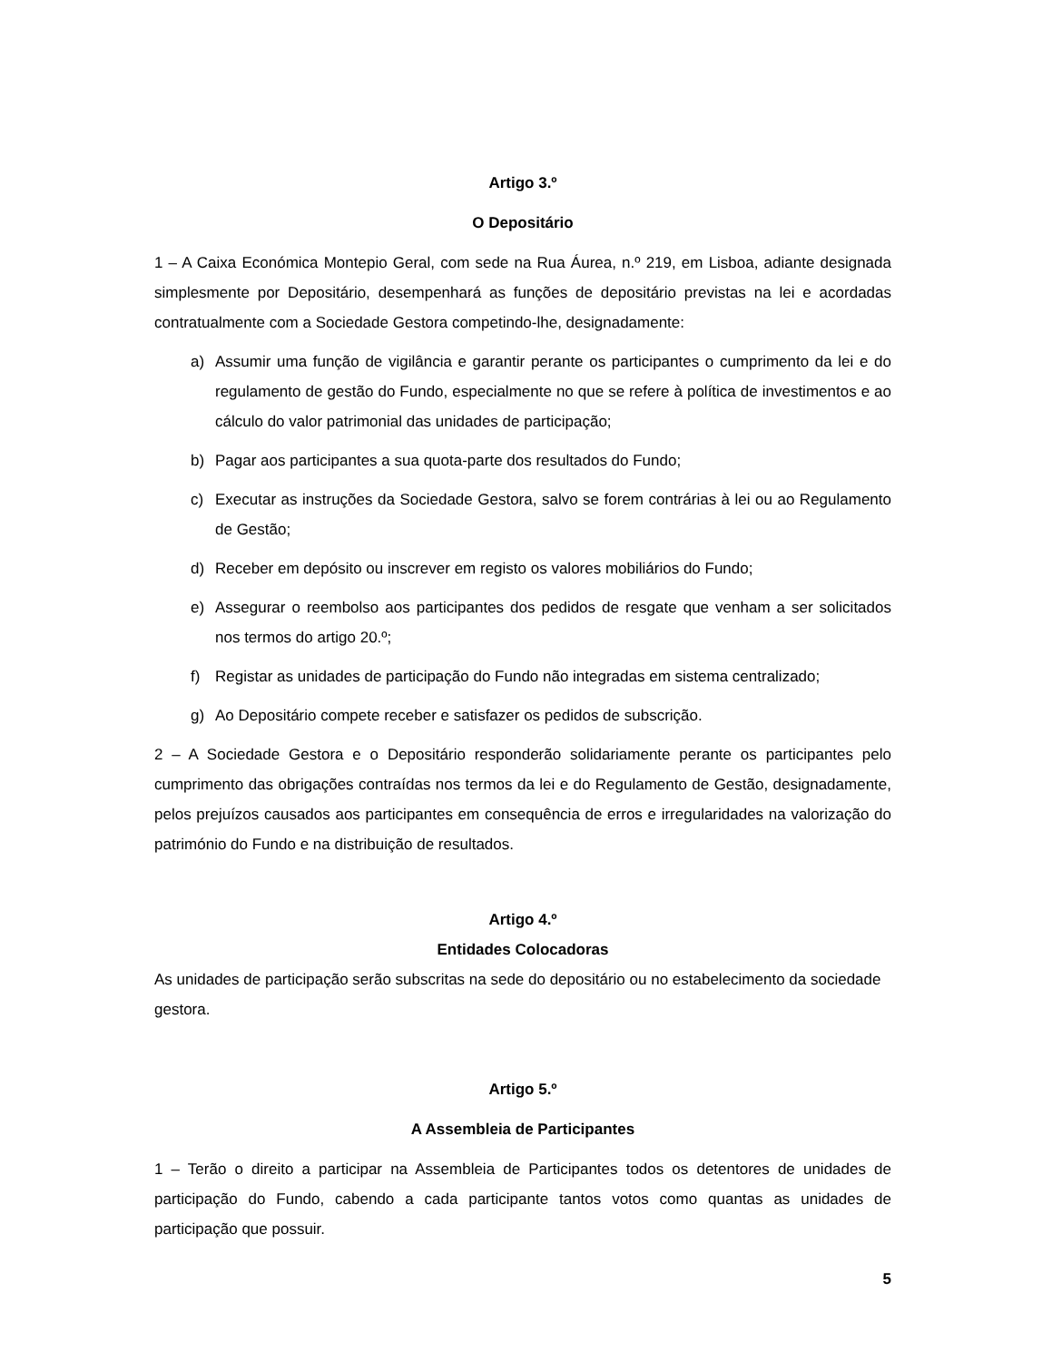Artigo 3.º
O Depositário
1 – A Caixa Económica Montepio Geral, com sede na Rua Áurea, n.º 219, em Lisboa, adiante designada simplesmente por Depositário, desempenhará as funções de depositário previstas na lei e acordadas contratualmente com a Sociedade Gestora competindo-lhe, designadamente:
a) Assumir uma função de vigilância e garantir perante os participantes o cumprimento da lei e do regulamento de gestão do Fundo, especialmente no que se refere à política de investimentos e ao cálculo do valor patrimonial das unidades de participação;
b) Pagar aos participantes a sua quota-parte dos resultados do Fundo;
c) Executar as instruções da Sociedade Gestora, salvo se forem contrárias à lei ou ao Regulamento de Gestão;
d) Receber em depósito ou inscrever em registo os valores mobiliários do Fundo;
e) Assegurar o reembolso aos participantes dos pedidos de resgate que venham a ser solicitados nos termos do artigo 20.º;
f) Registar as unidades de participação do Fundo não integradas em sistema centralizado;
g) Ao Depositário compete receber e satisfazer os pedidos de subscrição.
2 – A Sociedade Gestora e o Depositário responderão solidariamente perante os participantes pelo cumprimento das obrigações contraídas nos termos da lei e do Regulamento de Gestão, designadamente, pelos prejuízos causados aos participantes em consequência de erros e irregularidades na valorização do património do Fundo e na distribuição de resultados.
Artigo 4.º
Entidades Colocadoras
As unidades de participação serão subscritas na sede do depositário ou no estabelecimento da sociedade gestora.
Artigo 5.º
A Assembleia de Participantes
1 – Terão o direito a participar na Assembleia de Participantes todos os detentores de unidades de participação do Fundo, cabendo a cada participante tantos votos como quantas as unidades de participação que possuir.
5